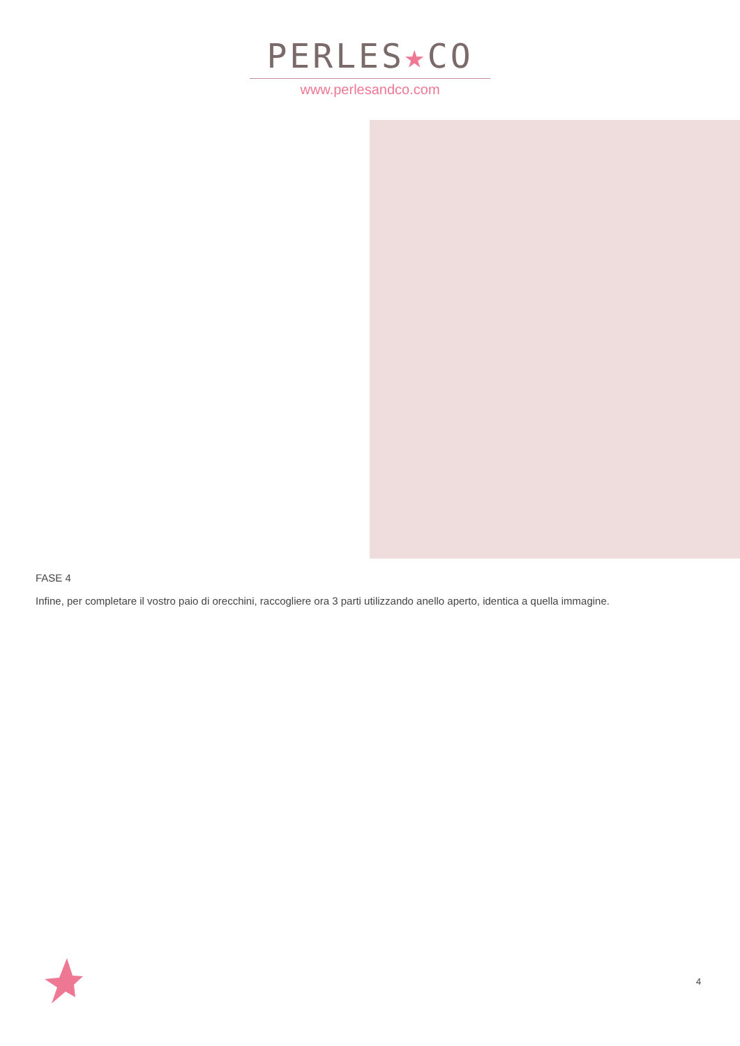PERLES★CO
www.perlesandco.com
FASE 4
Infine, per completare il vostro paio di orecchini, raccogliere ora 3 parti utilizzando anello aperto, identica a quella immagine.
4